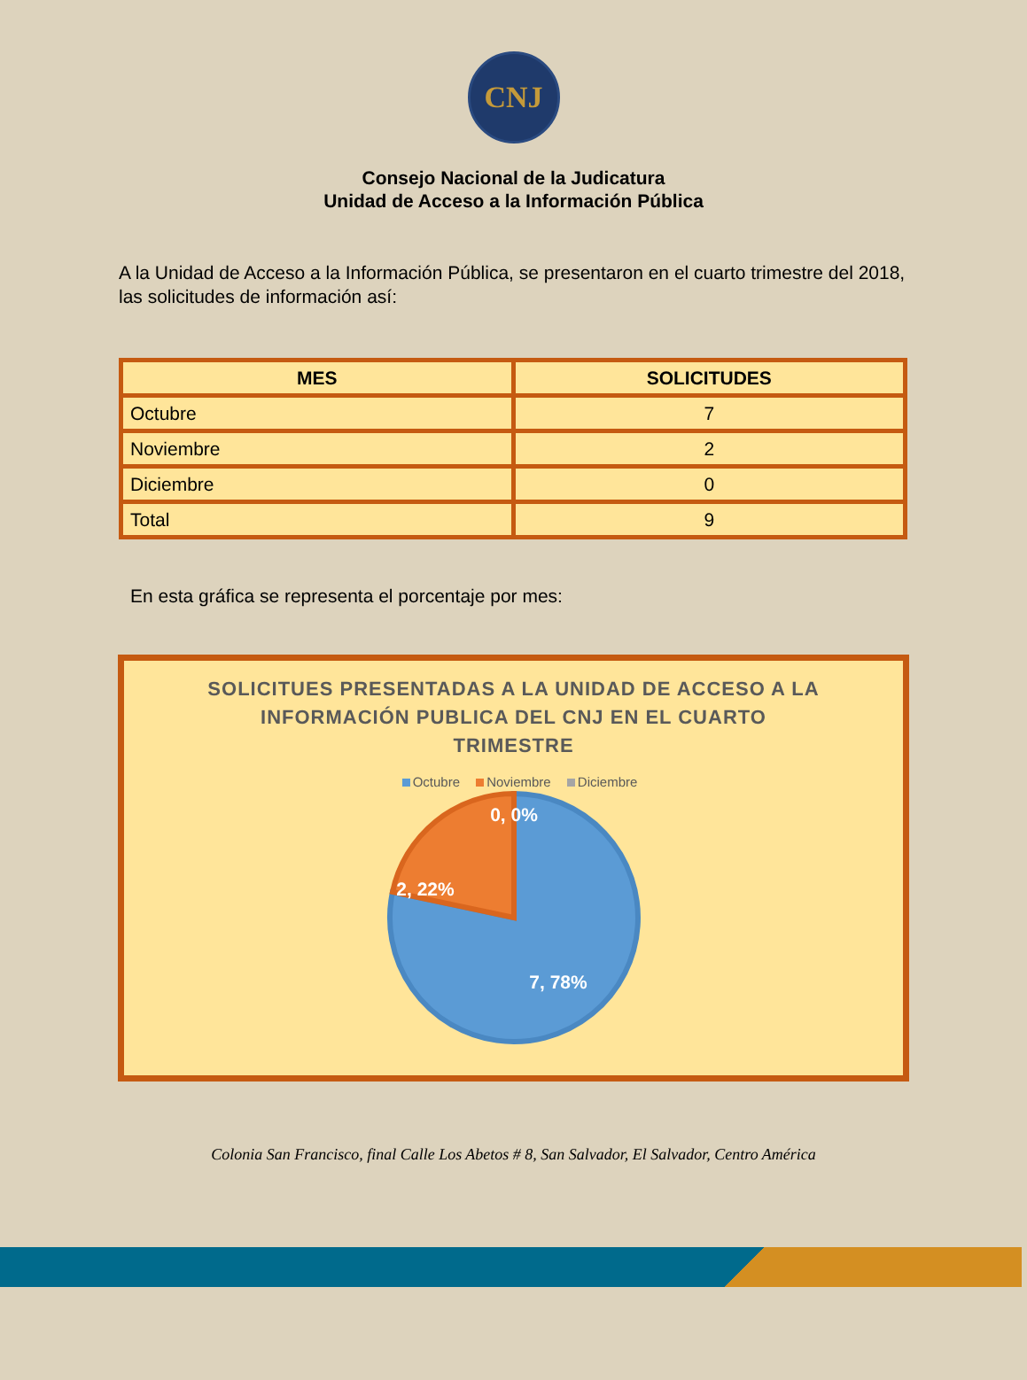CNJ
Consejo Nacional de la Judicatura
Unidad de Acceso a la Información Pública
A la Unidad de Acceso a la Información Pública, se presentaron en el cuarto trimestre del 2018, las solicitudes de información así:
| MES | SOLICITUDES |
| --- | --- |
| Octubre | 7 |
| Noviembre | 2 |
| Diciembre | 0 |
| Total | 9 |
En esta gráfica se representa el porcentaje por mes:
SOLICITUES PRESENTADAS A LA UNIDAD DE ACCESO A LA
INFORMACIÓN PUBLICA DEL CNJ EN EL CUARTO
TRIMESTRE
Octubre Noviembre Diciembre
0, 0%
2, 22%
7, 78%
Colonia San Francisco, final Calle Los Abetos # 8, San Salvador, El Salvador, Centro América